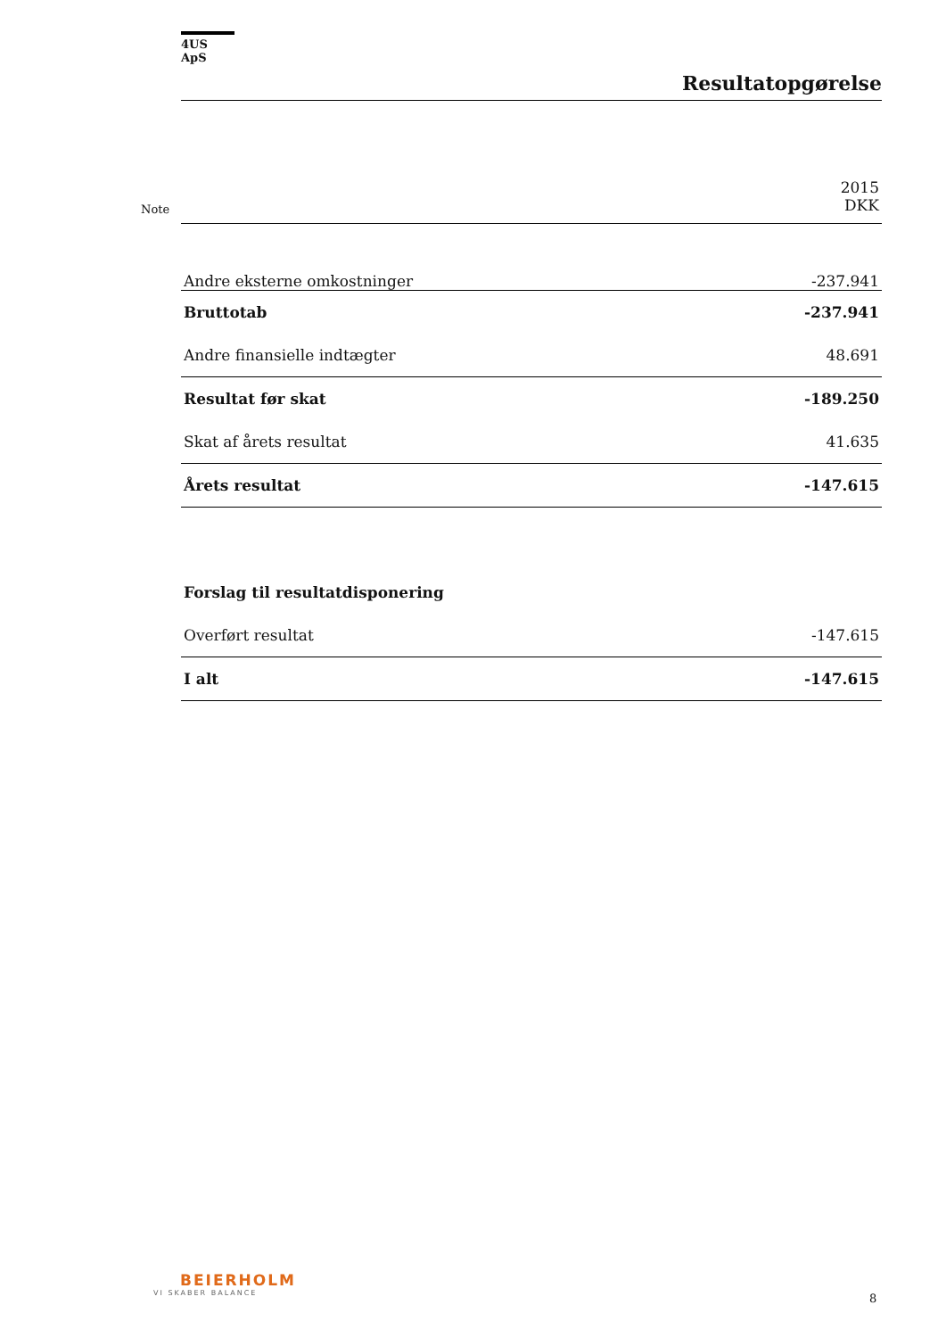4US ApS
Resultatopgørelse
Note
| | 2015 DKK |
| Andre eksterne omkostninger | -237.941 |
| Bruttotab | -237.941 |
| Andre finansielle indtægter | 48.691 |
| Resultat før skat | -189.250 |
| Skat af årets resultat | 41.635 |
| Årets resultat | -147.615 |
| Forslag til resultatdisponering | |
| Overført resultat | -147.615 |
| I alt | -147.615 |
BEIERHOLM
VI SKABER BALANCE
8